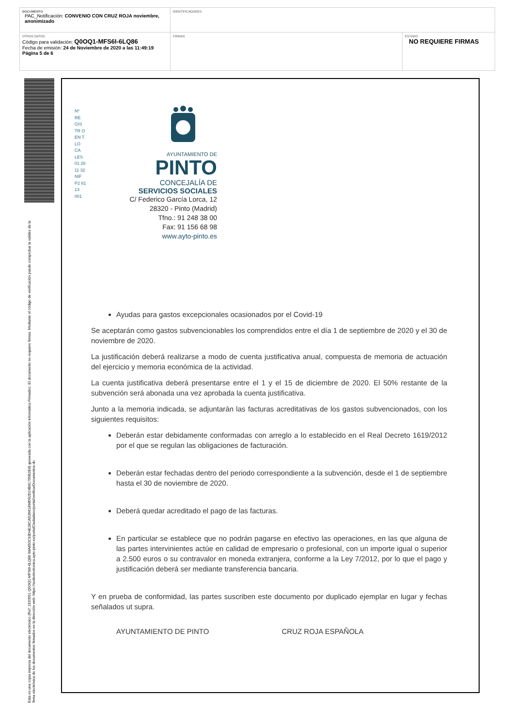| DOCUMENTO PAC_Notificación: CONVENIO CON CRUZ ROJA noviembre, anonimizado | IDENTIFICADORES | |
| OTROS DATOS Código para validación: Q0OQ1-MFS6I-6LQ86 Fecha de emisión: 24 de Noviembre de 2020 a las 11:49:19 Página 5 de 6 | FIRMAS | ESTADO NO REQUIERE FIRMAS |
Esta es una copia impresa del documento electrónico (Ref: 1920551 Q0OQ1-MFS6I-6LQ86 68A850C93D4E28CAD3981898D92D24B81795B2E8) generada con la aplicación informática Firmadoc. El documento no requiere firmas. Mediante el código de verificación puede comprobar la validez de la firma electrónica de los documentos firmados en la dirección web: https://sedeelectronica.ayto-pinto.es/portalCiudadano/portal/verificarDocumentos.do
Nº RE GIS TR O EN T. LO CA LES 01 28 11 32 NIF P2 81 13 001
AYUNTAMIENTO DE
PINTO
CONCEJALÍA DE
SERVICIOS SOCIALES
C/ Federico García Lorca, 12
28320 - Pinto (Madrid)
Tfno.: 91 248 38 00
Fax: 91 156 68 98
www.ayto-pinto.es
Ayudas para gastos excepcionales ocasionados por el Covid-19
Se aceptarán como gastos subvencionables los comprendidos entre el día 1 de septiembre de 2020 y el 30 de noviembre de 2020.
La justificación deberá realizarse a modo de cuenta justificativa anual, compuesta de memoria de actuación del ejercicio y memoria económica de la actividad.
La cuenta justificativa deberá presentarse entre el 1 y el 15 de diciembre de 2020. El 50% restante de la subvención será abonada una vez aprobada la cuenta justificativa.
Junto a la memoria indicada, se adjuntarán las facturas acreditativas de los gastos subvencionados, con los siguientes requisitos:
Deberán estar debidamente conformadas con arreglo a lo establecido en el Real Decreto 1619/2012 por el que se regulan las obligaciones de facturación.
Deberán estar fechadas dentro del periodo correspondiente a la subvención, desde el 1 de septiembre hasta el 30 de noviembre de 2020.
Deberá quedar acreditado el pago de las facturas.
En particular se establece que no podrán pagarse en efectivo las operaciones, en las que alguna de las partes intervinientes actúe en calidad de empresario o profesional, con un importe igual o superior a 2.500 euros o su contravalor en moneda extranjera, conforme a la Ley 7/2012, por lo que el pago y justificación deberá ser mediante transferencia bancaria.
Y en prueba de conformidad, las partes suscriben este documento por duplicado ejemplar en lugar y fechas señalados ut supra.
AYUNTAMIENTO DE PINTO CRUZ ROJA ESPAÑOLA